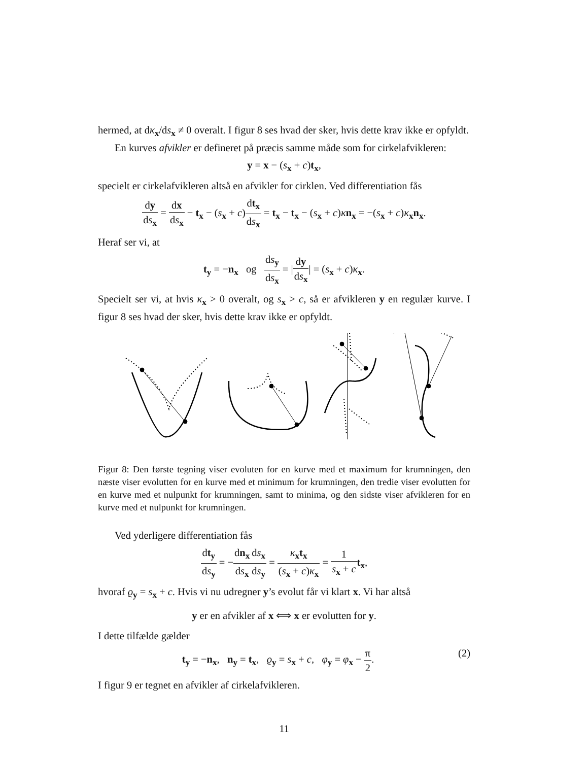hermed, at dκ<sub>x</sub>/ds<sub>x</sub> ≠ 0 overalt. I figur 8 ses hvad der sker, hvis dette krav ikke er opfyldt.
En kurves afvikler er defineret på præcis samme måde som for cirkelafvikleren:
y = x − (s<sub>x</sub> + c)t<sub>x</sub>,
specielt er cirkelafvikleren altså en afvikler for cirklen. Ved differentiation fås
dy ds<sub>x</sub> = dx ds<sub>x</sub> − t<sub>x</sub> − (s<sub>x</sub> + c)dt<sub>x</sub> ds<sub>x</sub> = t<sub>x</sub> − t<sub>x</sub> − (s<sub>x</sub> + c)κn<sub>x</sub> = −(s<sub>x</sub> + c)κ<sub>x</sub>n<sub>x</sub>.
Heraf ser vi, at
t<sub>y</sub> = −n<sub>x</sub> og ds<sub>y</sub> ds<sub>x</sub> = |dy ds<sub>x</sub>| = (s<sub>x</sub> + c)κ<sub>x</sub>.
Specielt ser vi, at hvis κ<sub>x</sub> > 0 overalt, og s<sub>x</sub> > c, så er afvikleren y en regulær kurve. I figur 8 ses hvad der sker, hvis dette krav ikke er opfyldt.
Figur 8: Den første tegning viser evoluten for en kurve med et maximum for krumningen, den næste viser evolutten for en kurve med et minimum for krumningen, den tredie viser evolutten for en kurve med et nulpunkt for krumningen, samt to minima, og den sidste viser afvikleren for en kurve med et nulpunkt for krumningen.
Ved yderligere differentiation fås
dt<sub>y</sub> ds<sub>y</sub> = −dn<sub>x</sub> ds<sub>x</sub> ds<sub>x</sub> ds<sub>y</sub> = κ<sub>x</sub>t<sub>x</sub> (s<sub>x</sub> + c)κ<sub>x</sub> = 1 s<sub>x</sub> + c t<sub>x</sub>,
hvoraf ϱ<sub>y</sub> = s<sub>x</sub> + c. Hvis vi nu udregner y’s evolut får vi klart x. Vi har altså
y er en afvikler af x ⟺ x er evolutten for y.
I dette tilfælde gælder
(2) t<sub>y</sub> = −n<sub>x</sub>, n<sub>y</sub> = t<sub>x</sub>, ϱ<sub>y</sub> = s<sub>x</sub> + c, φ<sub>y</sub> = φ<sub>x</sub> − π 2.
I figur 9 er tegnet en afvikler af cirkelafvikleren.
11